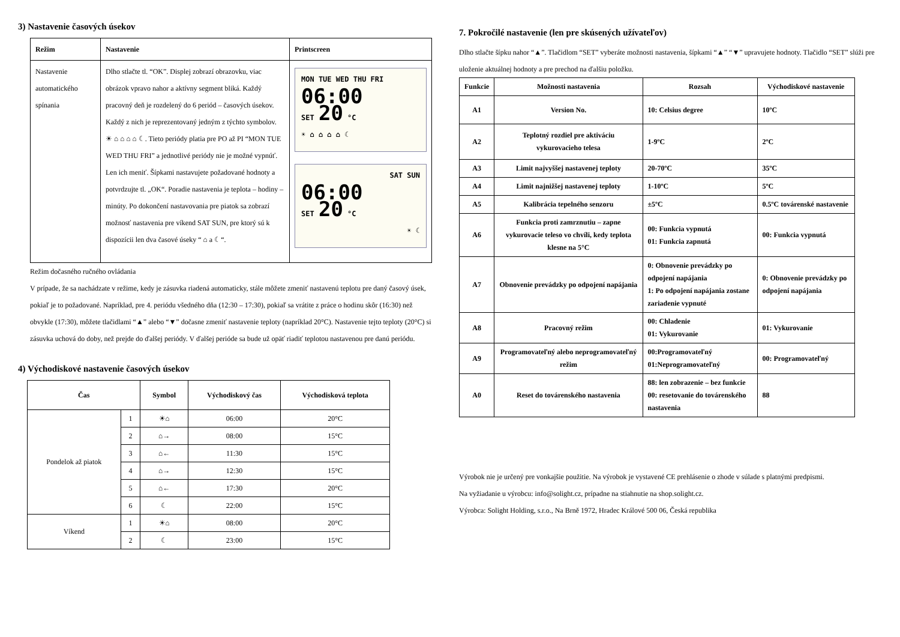3) Nastavenie časových úsekov
| Režim | Nastavenie | Printscreen |
| --- | --- | --- |
| Nastavenie automatického spínania | Dlho stlačte tl. “OK”. Displej zobrazí obrazovku, viac obrázok vpravo nahor a aktívny segment bliká. Každý pracovný deň je rozdelený do 6 periód – časových úsekov. Každý z nich je reprezentovaný jedným z týchto symbolov. ☀ ⌂ ⌂ ⌂ ⌂ ☾. Tieto periódy platia pre PO až PI “MON TUE WED THU FRI” a jednotlivé periódy nie je možné vypnúť. Len ich meniť. Šípkami nastavujete požadované hodnoty a potvrdzujte tl. „OK“. Poradie nastavenia je teplota – hodiny – minúty. Po dokončení nastavovania pre piatok sa zobrazí možnosť nastavenia pre víkend SAT SUN, pre ktorý sú k dispozícii len dva časové úseky “ ⌂ a ☾“. | MON TUE WED THU FRI 06:00 SET 20 °C ☀ ⌂ ⌂ ⌂ ⌂ ☾ SAT SUN 06:00 SET 20 °C ☀ ☾ |
Režim dočasného ručného ovládania
V prípade, že sa nachádzate v režime, kedy je zásuvka riadená automaticky, stále môžete zmeniť nastavenú teplotu pre daný časový úsek, pokiaľ je to požadované. Napríklad, pre 4. periódu všedného dňa (12:30 – 17:30), pokiaľ sa vrátite z práce o hodinu skôr (16:30) než obvykle (17:30), môžete tlačidlami “▲” alebo “▼” dočasne zmeniť nastavenie teploty (napríklad 20°C). Nastavenie tejto teploty (20°C) si zásuvka uchová do doby, než prejde do ďalšej periódy. V ďalšej perióde sa bude už opäť riadiť teplotou nastavenou pre danú periódu.
4) Východiskové nastavenie časových úsekov
| Čas | | Symbol | Východiskový čas | Východisková teplota |
| --- | --- | --- | --- | --- |
| Pondelok až piatok | 1 | ☀⌂ | 06:00 | 20°C |
| | 2 | ⌂→ | 08:00 | 15°C |
| | 3 | ⌂← | 11:30 | 15°C |
| | 4 | ⌂→ | 12:30 | 15°C |
| | 5 | ⌂← | 17:30 | 20°C |
| | 6 | ☾ | 22:00 | 15°C |
| Víkend | 1 | ☀⌂ | 08:00 | 20°C |
| | 2 | ☾ | 23:00 | 15°C |
7. Pokročilé nastavenie (len pre skúsených užívateľov)
Dlho stlačte šípku nahor “▲”. Tlačidlom “SET” vyberáte možnosti nastavenia, šípkami “▲” “▼” upravujete hodnoty. Tlačidlo “SET” slúži pre uloženie aktuálnej hodnoty a pre prechod na ďalšiu položku.
| Funkcie | Možnosti nastavenia | Rozsah | Východiskové nastavenie |
| --- | --- | --- | --- |
| A1 | Version No. | 10: Celsius degree | 10ºC |
| A2 | Teplotný rozdiel pre aktiváciu vykurovacieho telesa | 1-9ºC | 2ºC |
| A3 | Limit najvyššej nastavenej teploty | 20-70ºC | 35ºC |
| A4 | Limit najnižšej nastavenej teploty | 1-10ºC | 5ºC |
| A5 | Kalibrácia tepelného senzoru | ±5ºC | 0.5ºC továrenské nastavenie |
| A6 | Funkcia proti zamrznutiu – zapne vykurovacie teleso vo chvíli, kedy teplota klesne na 5°C | 00: Funkcia vypnutá 01: Funkcia zapnutá | 00: Funkcia vypnutá |
| A7 | Obnovenie prevádzky po odpojení napájania | 0: Obnovenie prevádzky po odpojení napájania 1: Po odpojení napájania zostane zariadenie vypnuté | 0: Obnovenie prevádzky po odpojení napájania |
| A8 | Pracovný režim | 00: Chladenie 01: Vykurovanie | 01: Vykurovanie |
| A9 | Programovateľný alebo neprogramovateľný režim | 00:Programovateľný 01:Neprogramovateľný | 00: Programovateľný |
| A0 | Reset do továrenského nastavenia | 88: len zobrazenie – bez funkcie 00: resetovanie do továrenského nastavenia | 88 |
Výrobok nie je určený pre vonkajšie použitie. Na výrobok je vystavené CE prehlásenie o zhode v súlade s platnými predpismi.
Na vyžiadanie u výrobcu: info@solight.cz, prípadne na stiahnutie na shop.solight.cz.
Výrobca: Solight Holding, s.r.o., Na Brně 1972, Hradec Králové 500 06, Česká republika